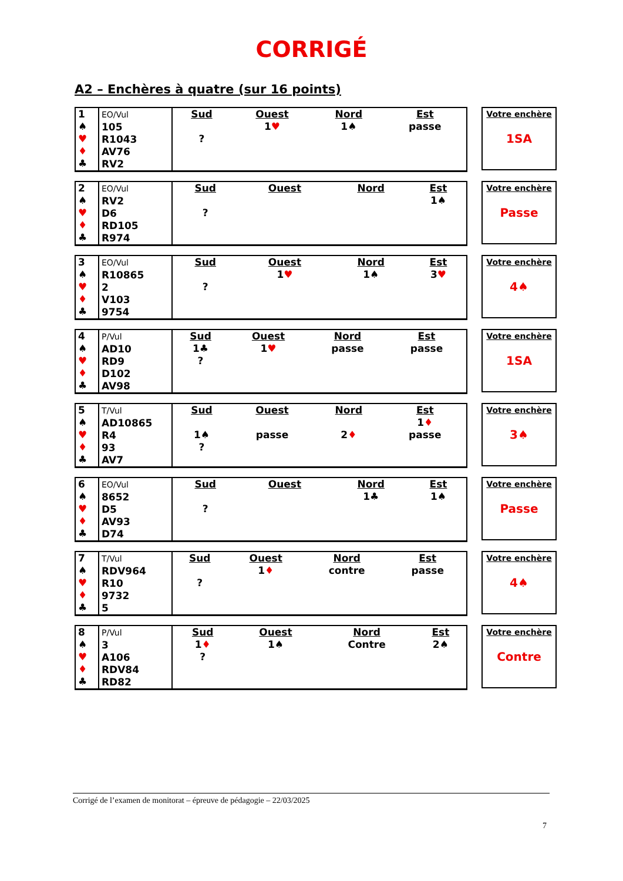CORRIGÉ
A2 – Enchères à quatre (sur 16 points)
| 1 ♠ ♥ ♦ ♣ | EO/Vul 105 R1043 AV76 RV2 | Sud ? | Ouest 1 ♥ | Nord 1♠ | Est passe |
Votre enchère
1SA
| 2 ♠ ♥ ♦ ♣ | EO/Vul RV2 D6 RD105 R974 | Sud ? | Ouest | Nord | Est 1♠ |
Votre enchère
Passe
| 3 ♠ ♥ ♦ ♣ | EO/Vul R10865 2 V103 9754 | Sud ? | Ouest 1 ♥ | Nord 1♠ | Est 3 ♥ |
Votre enchère
4♠
| 4 ♠ ♥ ♦ ♣ | P/Vul AD10 RD9 D102 AV98 | Sud 1♣ ? | Ouest 1 ♥ | Nord passe | Est passe |
Votre enchère
1SA
| 5 ♠ ♥ ♦ ♣ | T/Vul AD10865 R4 93 AV7 | Sud 1♠ ? | Ouest passe | Nord 2 ♦ | Est 1 ♦ passe |
Votre enchère
3♠
| 6 ♠ ♥ ♦ ♣ | EO/Vul 8652 D5 AV93 D74 | Sud ? | Ouest | Nord 1♣ | Est 1♠ |
Votre enchère
Passe
| 7 ♠ ♥ ♦ ♣ | T/Vul RDV964 R10 9732 5 | Sud ? | Ouest 1 ♦ | Nord contre | Est passe |
Votre enchère
4♠
| 8 ♠ ♥ ♦ ♣ | P/Vul 3 A106 RDV84 RD82 | Sud 1 ♦ ? | Ouest 1♠ | Nord Contre | Est 2♠ |
Votre enchère
Contre
Corrigé de l’examen de monitorat – épreuve de pédagogie – 22/03/2025
7